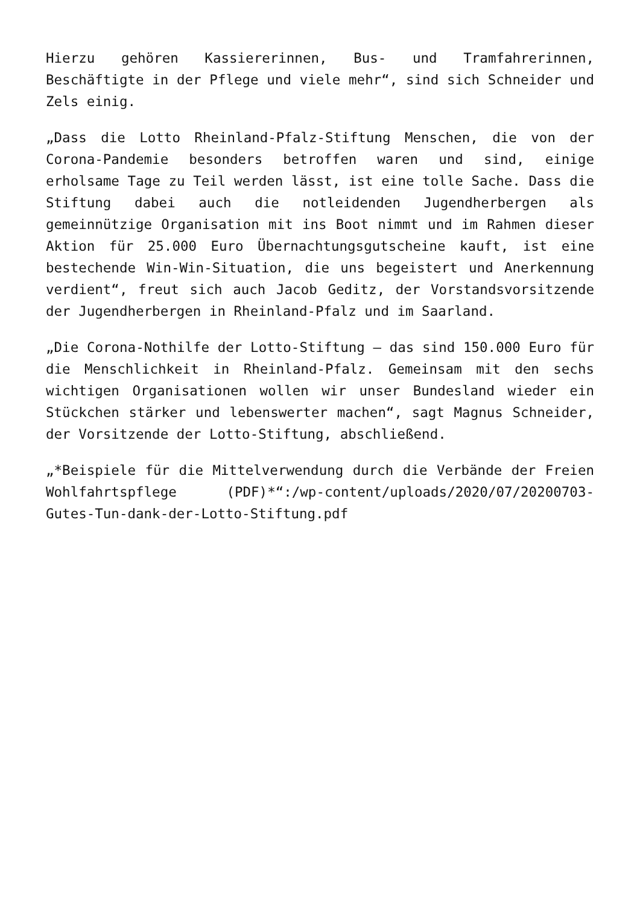Hierzu gehören Kassiererinnen, Bus- und Tramfahrerinnen, Beschäftigte in der Pflege und viele mehr“, sind sich Schneider und Zels einig.
„Dass die Lotto Rheinland-Pfalz-Stiftung Menschen, die von der Corona-Pandemie besonders betroffen waren und sind, einige erholsame Tage zu Teil werden lässt, ist eine tolle Sache. Dass die Stiftung dabei auch die notleidenden Jugendherbergen als gemeinnützige Organisation mit ins Boot nimmt und im Rahmen dieser Aktion für 25.000 Euro Übernachtungsgutscheine kauft, ist eine bestechende Win-Win-Situation, die uns begeistert und Anerkennung verdient“, freut sich auch Jacob Geditz, der Vorstandsvorsitzende der Jugendherbergen in Rheinland-Pfalz und im Saarland.
„Die Corona-Nothilfe der Lotto-Stiftung – das sind 150.000 Euro für die Menschlichkeit in Rheinland-Pfalz. Gemeinsam mit den sechs wichtigen Organisationen wollen wir unser Bundesland wieder ein Stückchen stärker und lebenswerter machen“, sagt Magnus Schneider, der Vorsitzende der Lotto-Stiftung, abschließend.
„*Beispiele für die Mittelverwendung durch die Verbände der Freien Wohlfahrtspflege (PDF)*“:/wp-content/uploads/2020/07/20200703-Gutes-Tun-dank-der-Lotto-Stiftung.pdf